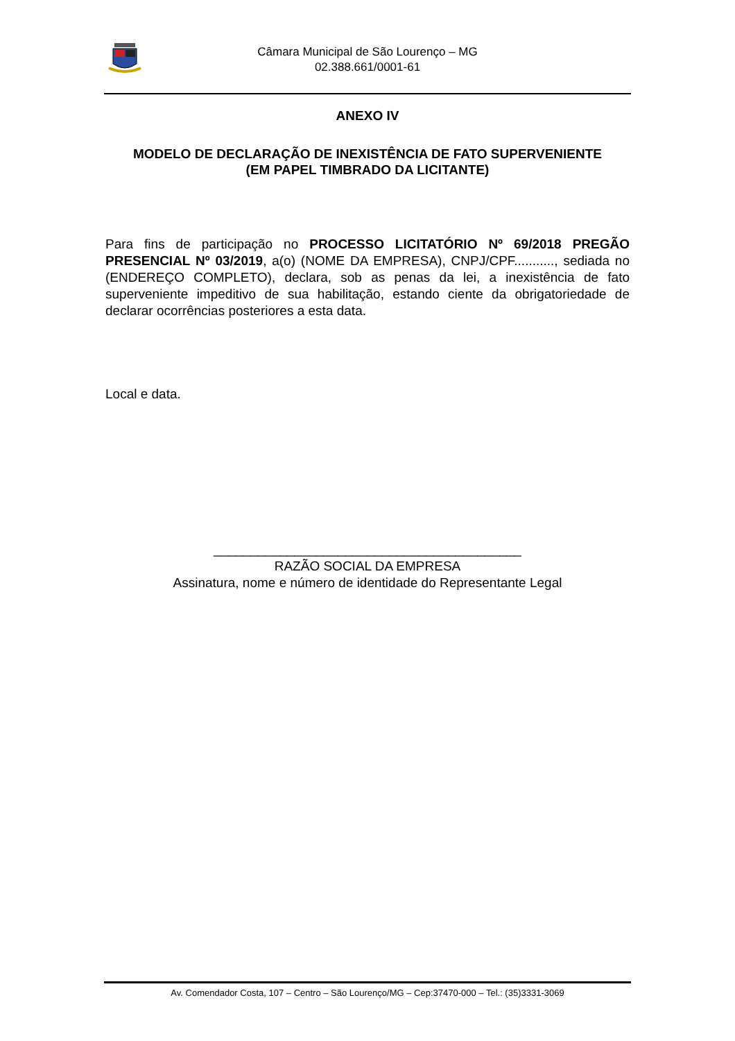Câmara Municipal de São Lourenço – MG
02.388.661/0001-61
ANEXO IV
MODELO DE DECLARAÇÃO DE INEXISTÊNCIA DE FATO SUPERVENIENTE
(EM PAPEL TIMBRADO DA LICITANTE)
Para fins de participação no PROCESSO LICITATÓRIO Nº 69/2018 PREGÃO PRESENCIAL Nº 03/2019, a(o) (NOME DA EMPRESA), CNPJ/CPF..........., sediada no (ENDEREÇO COMPLETO), declara, sob as penas da lei, a inexistência de fato superveniente impeditivo de sua habilitação, estando ciente da obrigatoriedade de declarar ocorrências posteriores a esta data.
Local e data.
__________________________________________
RAZÃO SOCIAL DA EMPRESA
Assinatura, nome e número de identidade do Representante Legal
Av. Comendador Costa, 107 – Centro – São Lourenço/MG – Cep:37470-000 – Tel.: (35)3331-3069